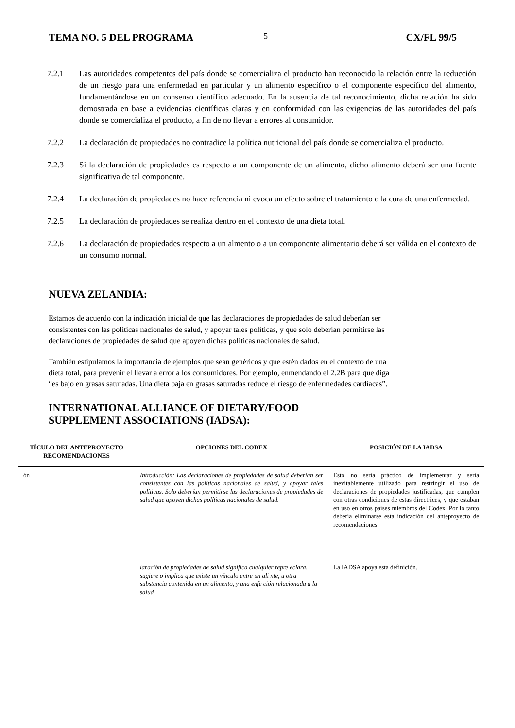TEMA NO. 5 DEL PROGRAMA 5 CX/FL 99/5
7.2.1 Las autoridades competentes del país donde se comercializa el producto han reconocido la relación entre la reducción de un riesgo para una enfermedad en particular y un alimento específico o el componente específico del alimento, fundamentándose en un consenso científico adecuado. En la ausencia de tal reconocimiento, dicha relación ha sido demostrada en base a evidencias científicas claras y en conformidad con las exigencias de las autoridades del país donde se comercializa el producto, a fin de no llevar a errores al consumidor.
7.2.2 La declaración de propiedades no contradice la política nutricional del país donde se comercializa el producto.
7.2.3 Si la declaración de propiedades es respecto a un componente de un alimento, dicho alimento deberá ser una fuente significativa de tal componente.
7.2.4 La declaración de propiedades no hace referencia ni evoca un efecto sobre el tratamiento o la cura de una enfermedad.
7.2.5 La declaración de propiedades se realiza dentro en el contexto de una dieta total.
7.2.6 La declaración de propiedades respecto a un almento o a un componente alimentario deberá ser válida en el contexto de un consumo normal.
NUEVA ZELANDIA:
Estamos de acuerdo con la indicación inicial de que las declaraciones de propiedades de salud deberían ser consistentes con las políticas nacionales de salud, y apoyar tales políticas, y que solo deberían permitirse las declaraciones de propiedades de salud que apoyen dichas políticas nacionales de salud.
También estipulamos la importancia de ejemplos que sean genéricos y que estén dados en el contexto de una dieta total, para prevenir el llevar a error a los consumidores. Por ejemplo, enmendando el 2.2B para que diga “es bajo en grasas saturadas. Una dieta baja en grasas saturadas reduce el riesgo de enfermedades cardíacas”.
INTERNATIONAL ALLIANCE OF DIETARY/FOOD
SUPPLEMENT ASSOCIATIONS (IADSA):
| TÍCULO DEL ANTEPROYECTO RECOMENDACIONES | OPCIONES DEL CODEX | POSICIÓN DE LA IADSA |
| --- | --- | --- |
| ón | Introducción: Las declaraciones de propiedades de salud deberían ser consistentes con las políticas nacionales de salud, y apoyar tales políticas. Solo deberían permitirse las declaraciones de propiedades de salud que apoyen dichas políticas nacionales de salud. | Esto no sería práctico de implementar y sería inevitablemente utilizado para restringir el uso de declaraciones de propiedades justificadas, que cumplen con otras condiciones de estas directrices, y que estaban en uso en otros países miembros del Codex. Por lo tanto debería eliminarse esta indicación del anteproyecto de recomendaciones. |
| | laración de propiedades de salud significa cualquier repre eclara, sugiere o implica que existe un vínculo entre un ali nte, u otra substancia contenida en un alimento, y una enfe ción relacionada a la salud. | La IADSA apoya esta definición. |